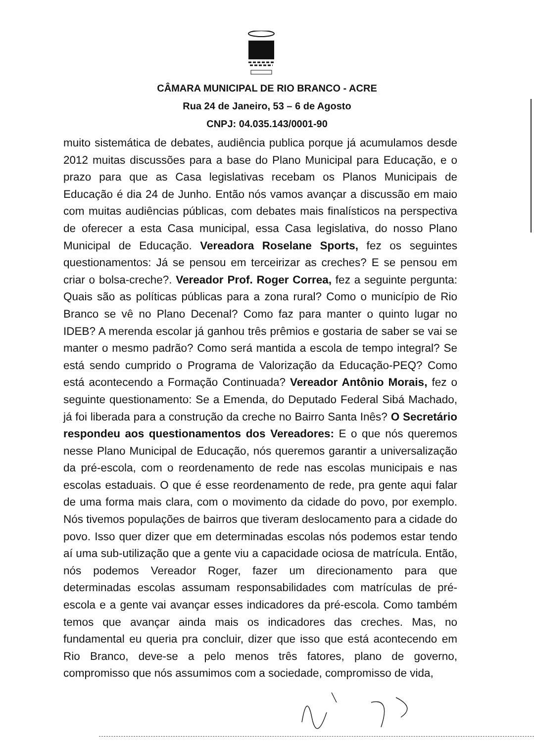CÂMARA MUNICIPAL DE RIO BRANCO - ACRE
Rua 24 de Janeiro, 53 – 6 de Agosto
CNPJ: 04.035.143/0001-90
muito sistemática de debates, audiência publica porque já acumulamos desde 2012 muitas discussões para a base do Plano Municipal para Educação, e o prazo para que as Casa legislativas recebam os Planos Municipais de Educação é dia 24 de Junho. Então nós vamos avançar a discussão em maio com muitas audiências públicas, com debates mais finalísticos na perspectiva de oferecer a esta Casa municipal, essa Casa legislativa, do nosso Plano Municipal de Educação. Vereadora Roselane Sports, fez os seguintes questionamentos: Já se pensou em terceirizar as creches? E se pensou em criar o bolsa-creche?. Vereador Prof. Roger Correa, fez a seguinte pergunta: Quais são as políticas públicas para a zona rural? Como o município de Rio Branco se vê no Plano Decenal? Como faz para manter o quinto lugar no IDEB? A merenda escolar já ganhou três prêmios e gostaria de saber se vai se manter o mesmo padrão? Como será mantida a escola de tempo integral? Se está sendo cumprido o Programa de Valorização da Educação-PEQ? Como está acontecendo a Formação Continuada? Vereador Antônio Morais, fez o seguinte questionamento: Se a Emenda, do Deputado Federal Sibá Machado, já foi liberada para a construção da creche no Bairro Santa Inês? O Secretário respondeu aos questionamentos dos Vereadores: E o que nós queremos nesse Plano Municipal de Educação, nós queremos garantir a universalização da pré-escola, com o reordenamento de rede nas escolas municipais e nas escolas estaduais. O que é esse reordenamento de rede, pra gente aqui falar de uma forma mais clara, com o movimento da cidade do povo, por exemplo. Nós tivemos populações de bairros que tiveram deslocamento para a cidade do povo. Isso quer dizer que em determinadas escolas nós podemos estar tendo aí uma sub-utilização que a gente viu a capacidade ociosa de matrícula. Então, nós podemos Vereador Roger, fazer um direcionamento para que determinadas escolas assumam responsabilidades com matrículas de pré-escola e a gente vai avançar esses indicadores da pré-escola. Como também temos que avançar ainda mais os indicadores das creches. Mas, no fundamental eu queria pra concluir, dizer que isso que está acontecendo em Rio Branco, deve-se a pelo menos três fatores, plano de governo, compromisso que nós assumimos com a sociedade, compromisso de vida,